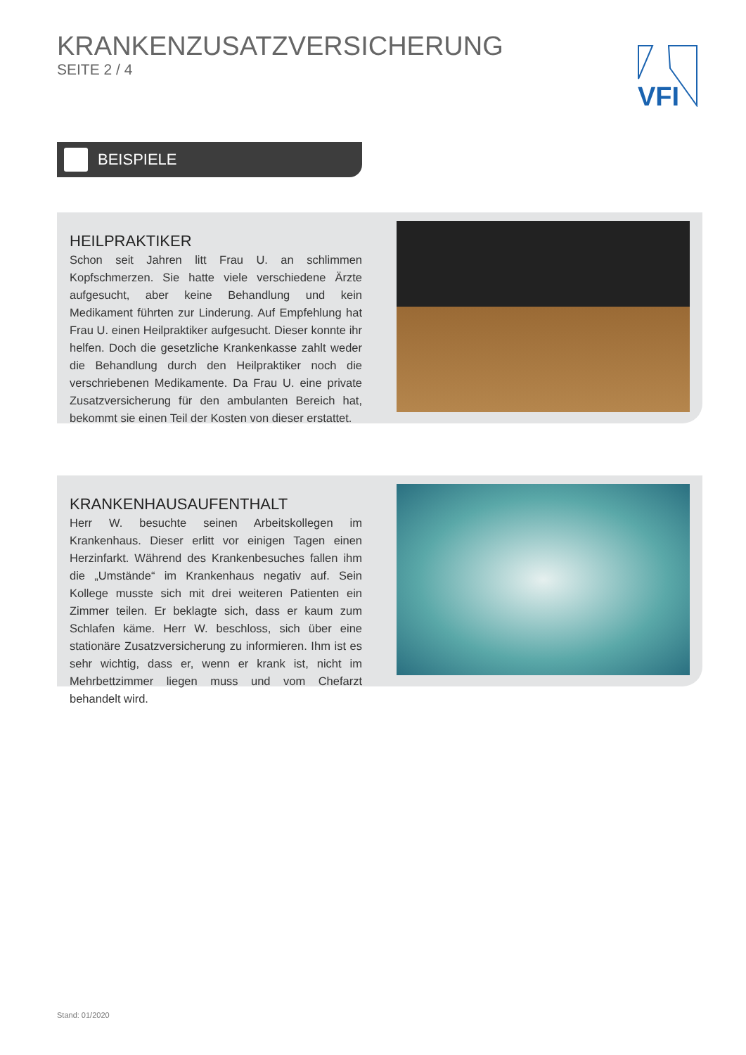KRANKENZUSATZVERSICHERUNG
SEITE 2 / 4
VFI
BEISPIELE
HEILPRAKTIKER
Schon seit Jahren litt Frau U. an schlimmen Kopfschmerzen. Sie hatte viele verschiedene Ärzte aufgesucht, aber keine Behandlung und kein Medikament führten zur Linderung. Auf Empfehlung hat Frau U. einen Heilpraktiker aufgesucht. Dieser konnte ihr helfen. Doch die gesetzliche Krankenkasse zahlt weder die Behandlung durch den Heilpraktiker noch die verschriebenen Medikamente. Da Frau U. eine private Zusatzversicherung für den ambulanten Bereich hat, bekommt sie einen Teil der Kosten von dieser erstattet.
KRANKENHAUSAUFENTHALT
Herr W. besuchte seinen Arbeitskollegen im Krankenhaus. Dieser erlitt vor einigen Tagen einen Herzinfarkt. Während des Kranken­besuches fallen ihm die „Umstände“ im Krankenhaus negativ auf. Sein Kollege musste sich mit drei weiteren Patienten ein Zimmer teilen. Er beklagte sich, dass er kaum zum Schlafen käme. Herr W. beschloss, sich über eine stationäre Zusatzversicherung zu infor­mieren. Ihm ist es sehr wichtig, dass er, wenn er krank ist, nicht im Mehrbettzimmer liegen muss und vom Chefarzt behandelt wird.
Stand: 01/2020